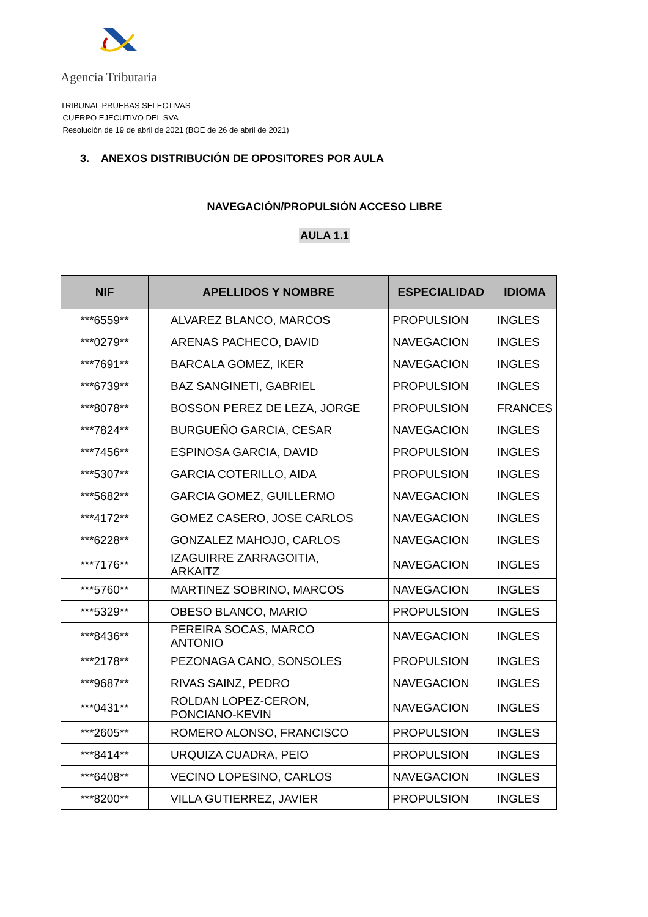Agencia Tributaria
TRIBUNAL PRUEBAS SELECTIVAS
CUERPO EJECUTIVO DEL SVA
Resolución de 19 de abril de 2021 (BOE de 26 de abril de 2021)
3. ANEXOS DISTRIBUCIÓN DE OPOSITORES POR AULA
NAVEGACIÓN/PROPULSIÓN ACCESO LIBRE
AULA 1.1
| NIF | APELLIDOS Y NOMBRE | ESPECIALIDAD | IDIOMA |
| --- | --- | --- | --- |
| ***6559** | ALVAREZ BLANCO, MARCOS | PROPULSION | INGLES |
| ***0279** | ARENAS PACHECO, DAVID | NAVEGACION | INGLES |
| ***7691** | BARCALA GOMEZ, IKER | NAVEGACION | INGLES |
| ***6739** | BAZ SANGINETI, GABRIEL | PROPULSION | INGLES |
| ***8078** | BOSSON PEREZ DE LEZA, JORGE | PROPULSION | FRANCES |
| ***7824** | BURGUEÑO GARCIA, CESAR | NAVEGACION | INGLES |
| ***7456** | ESPINOSA GARCIA, DAVID | PROPULSION | INGLES |
| ***5307** | GARCIA COTERILLO, AIDA | PROPULSION | INGLES |
| ***5682** | GARCIA GOMEZ, GUILLERMO | NAVEGACION | INGLES |
| ***4172** | GOMEZ CASERO, JOSE CARLOS | NAVEGACION | INGLES |
| ***6228** | GONZALEZ MAHOJO, CARLOS | NAVEGACION | INGLES |
| ***7176** | IZAGUIRRE ZARRAGOITIA, ARKAITZ | NAVEGACION | INGLES |
| ***5760** | MARTINEZ SOBRINO, MARCOS | NAVEGACION | INGLES |
| ***5329** | OBESO BLANCO, MARIO | PROPULSION | INGLES |
| ***8436** | PEREIRA SOCAS, MARCO ANTONIO | NAVEGACION | INGLES |
| ***2178** | PEZONAGA CANO, SONSOLES | PROPULSION | INGLES |
| ***9687** | RIVAS SAINZ, PEDRO | NAVEGACION | INGLES |
| ***0431** | ROLDAN LOPEZ-CERON, PONCIANO-KEVIN | NAVEGACION | INGLES |
| ***2605** | ROMERO ALONSO, FRANCISCO | PROPULSION | INGLES |
| ***8414** | URQUIZA CUADRA, PEIO | PROPULSION | INGLES |
| ***6408** | VECINO LOPESINO, CARLOS | NAVEGACION | INGLES |
| ***8200** | VILLA GUTIERREZ, JAVIER | PROPULSION | INGLES |